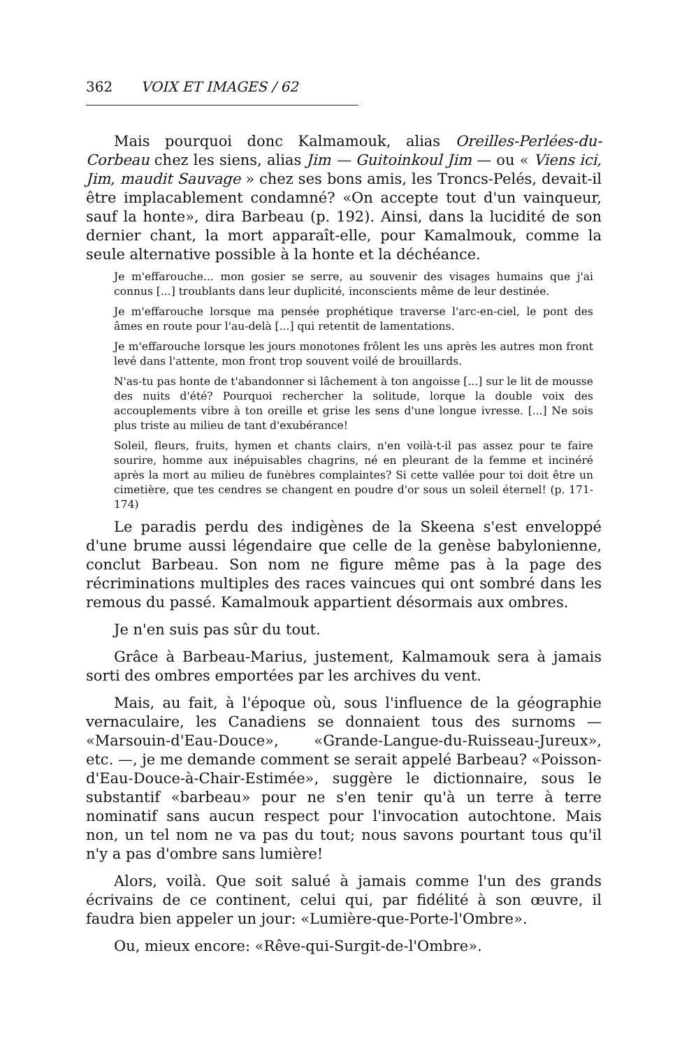362 VOIX ET IMAGES / 62
Mais pourquoi donc Kalmamouk, alias Oreilles-Perlées-du-Corbeau chez les siens, alias Jim — Guitoinkoul Jim — ou « Viens ici, Jim, maudit Sauvage » chez ses bons amis, les Troncs-Pelés, devait-il être implacablement condamné? «On accepte tout d'un vainqueur, sauf la honte», dira Barbeau (p. 192). Ainsi, dans la lucidité de son dernier chant, la mort apparaît-elle, pour Kamalmouk, comme la seule alternative possible à la honte et la déchéance.
Je m'effarouche... mon gosier se serre, au souvenir des visages humains que j'ai connus [...] troublants dans leur duplicité, inconscients même de leur destinée.
Je m'effarouche lorsque ma pensée prophétique traverse l'arc-en-ciel, le pont des âmes en route pour l'au-delà [...] qui retentit de lamentations.
Je m'effarouche lorsque les jours monotones frôlent les uns après les autres mon front levé dans l'attente, mon front trop souvent voilé de brouillards.
N'as-tu pas honte de t'abandonner si lâchement à ton angoisse [...] sur le lit de mousse des nuits d'été? Pourquoi rechercher la solitude, lorque la double voix des accouplements vibre à ton oreille et grise les sens d'une longue ivresse. [...] Ne sois plus triste au milieu de tant d'exubérance!
Soleil, fleurs, fruits, hymen et chants clairs, n'en voilà-t-il pas assez pour te faire sourire, homme aux inépuisables chagrins, né en pleurant de la femme et incinéré après la mort au milieu de funèbres complaintes? Si cette vallée pour toi doit être un cimetière, que tes cendres se changent en poudre d'or sous un soleil éternel! (p. 171-174)
Le paradis perdu des indigènes de la Skeena s'est enveloppé d'une brume aussi légendaire que celle de la genèse babylonienne, conclut Barbeau. Son nom ne figure même pas à la page des récriminations multiples des races vaincues qui ont sombré dans les remous du passé. Kamalmouk appartient désormais aux ombres.
Je n'en suis pas sûr du tout.
Grâce à Barbeau-Marius, justement, Kalmamouk sera à jamais sorti des ombres emportées par les archives du vent.
Mais, au fait, à l'époque où, sous l'influence de la géographie vernaculaire, les Canadiens se donnaient tous des surnoms — «Marsouin-d'Eau-Douce», «Grande-Langue-du-Ruisseau-Jureux», etc. —, je me demande comment se serait appelé Barbeau? «Poisson-d'Eau-Douce-à-Chair-Estimée», suggère le dictionnaire, sous le substantif «barbeau» pour ne s'en tenir qu'à un terre à terre nominatif sans aucun respect pour l'invocation autochtone. Mais non, un tel nom ne va pas du tout; nous savons pourtant tous qu'il n'y a pas d'ombre sans lumière!
Alors, voilà. Que soit salué à jamais comme l'un des grands écrivains de ce continent, celui qui, par fidélité à son œuvre, il faudra bien appeler un jour: «Lumière-que-Porte-l'Ombre».
Ou, mieux encore: «Rêve-qui-Surgit-de-l'Ombre».